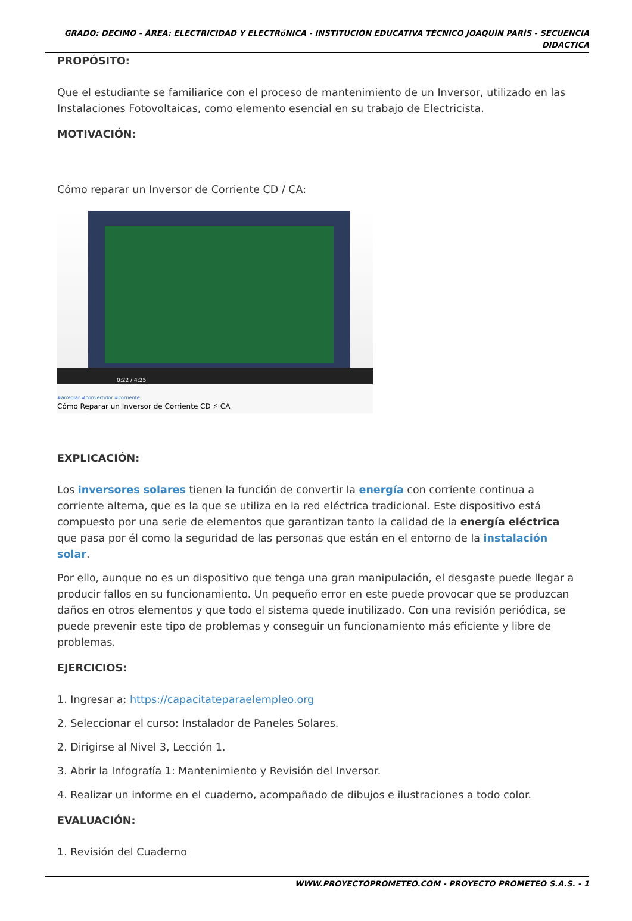GRADO: DECIMO - ÁREA: ELECTRICIDAD Y ELECTRóNICA - INSTITUCIÓN EDUCATIVA TÉCNICO JOAQUÍN PARÍS - SECUENCIA DIDACTICA
PROPÓSITO:
Que el estudiante se familiarice con el proceso de mantenimiento de un Inversor, utilizado en las Instalaciones Fotovoltaicas, como elemento esencial en su trabajo de Electricista.
MOTIVACIÓN:
Cómo reparar un Inversor de Corriente CD / CA:
0:22 / 4:25
#arreglar #convertidor #corriente
Cómo Reparar un Inversor de Corriente CD ⚡ CA
EXPLICACIÓN:
Los inversores solares tienen la función de convertir la energía con corriente continua a corriente alterna, que es la que se utiliza en la red eléctrica tradicional. Este dispositivo está compuesto por una serie de elementos que garantizan tanto la calidad de la energía eléctrica que pasa por él como la seguridad de las personas que están en el entorno de la instalación solar.
Por ello, aunque no es un dispositivo que tenga una gran manipulación, el desgaste puede llegar a producir fallos en su funcionamiento. Un pequeño error en este puede provocar que se produzcan daños en otros elementos y que todo el sistema quede inutilizado. Con una revisión periódica, se puede prevenir este tipo de problemas y conseguir un funcionamiento más eficiente y libre de problemas.
EJERCICIOS:
1. Ingresar a: https://capacitateparaelempleo.org
2. Seleccionar el curso: Instalador de Paneles Solares.
2. Dirigirse al Nivel 3, Lección 1.
3. Abrir la Infografía 1: Mantenimiento y Revisión del Inversor.
4. Realizar un informe en el cuaderno, acompañado de dibujos e ilustraciones a todo color.
EVALUACIÓN:
1. Revisión del Cuaderno
WWW.PROYECTOPROMETEO.COM - PROYECTO PROMETEO S.A.S. - 1